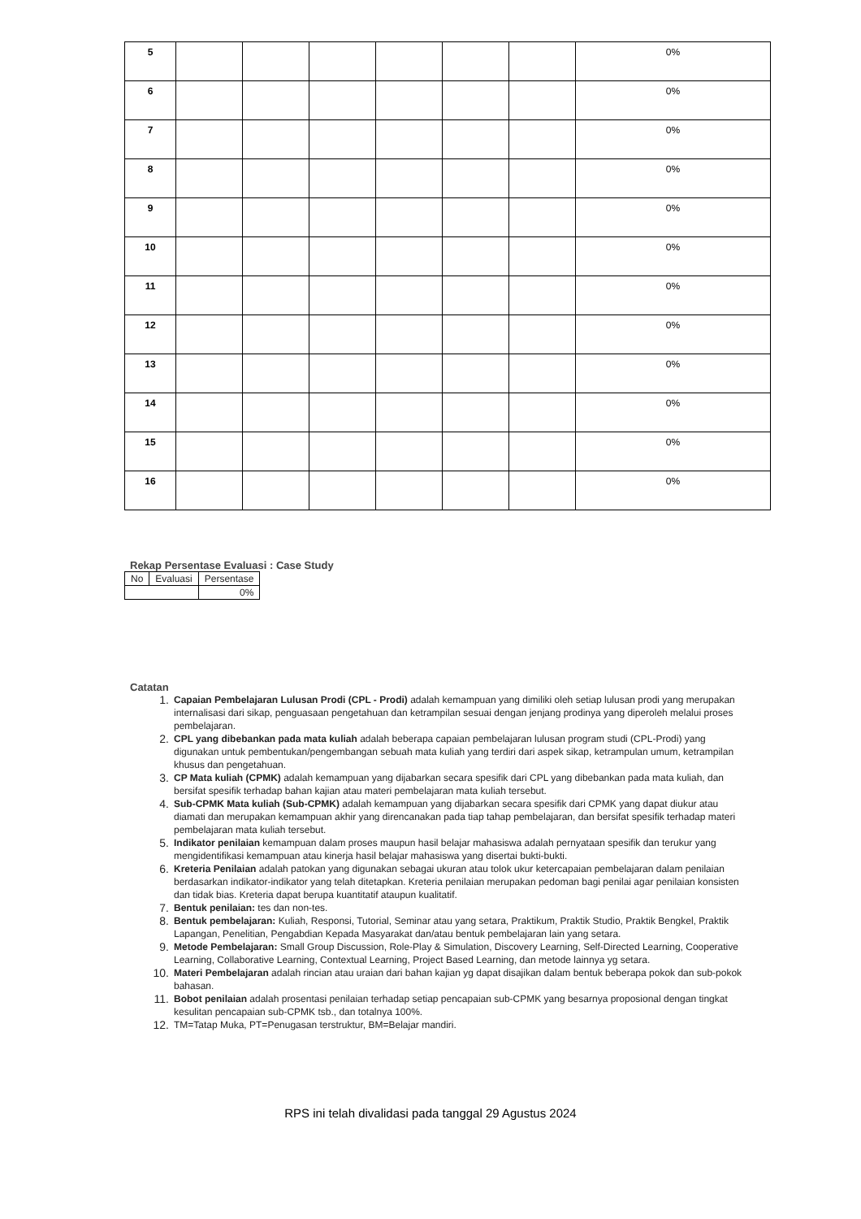| 5 | | | | | | | 0% |
| 6 | | | | | | | 0% |
| 7 | | | | | | | 0% |
| 8 | | | | | | | 0% |
| 9 | | | | | | | 0% |
| 10 | | | | | | | 0% |
| 11 | | | | | | | 0% |
| 12 | | | | | | | 0% |
| 13 | | | | | | | 0% |
| 14 | | | | | | | 0% |
| 15 | | | | | | | 0% |
| 16 | | | | | | | 0% |
Rekap Persentase Evaluasi : Case Study
| No | Evaluasi | Persentase |
| --- | --- | --- |
| | | 0% |
Catatan
1. Capaian Pembelajaran Lulusan Prodi (CPL - Prodi) adalah kemampuan yang dimiliki oleh setiap lulusan prodi yang merupakan internalisasi dari sikap, penguasaan pengetahuan dan ketrampilan sesuai dengan jenjang prodinya yang diperoleh melalui proses pembelajaran.
2. CPL yang dibebankan pada mata kuliah adalah beberapa capaian pembelajaran lulusan program studi (CPL-Prodi) yang digunakan untuk pembentukan/pengembangan sebuah mata kuliah yang terdiri dari aspek sikap, ketrampulan umum, ketrampilan khusus dan pengetahuan.
3. CP Mata kuliah (CPMK) adalah kemampuan yang dijabarkan secara spesifik dari CPL yang dibebankan pada mata kuliah, dan bersifat spesifik terhadap bahan kajian atau materi pembelajaran mata kuliah tersebut.
4. Sub-CPMK Mata kuliah (Sub-CPMK) adalah kemampuan yang dijabarkan secara spesifik dari CPMK yang dapat diukur atau diamati dan merupakan kemampuan akhir yang direncanakan pada tiap tahap pembelajaran, dan bersifat spesifik terhadap materi pembelajaran mata kuliah tersebut.
5. Indikator penilaian kemampuan dalam proses maupun hasil belajar mahasiswa adalah pernyataan spesifik dan terukur yang mengidentifikasi kemampuan atau kinerja hasil belajar mahasiswa yang disertai bukti-bukti.
6. Kreteria Penilaian adalah patokan yang digunakan sebagai ukuran atau tolok ukur ketercapaian pembelajaran dalam penilaian berdasarkan indikator-indikator yang telah ditetapkan. Kreteria penilaian merupakan pedoman bagi penilai agar penilaian konsisten dan tidak bias. Kreteria dapat berupa kuantitatif ataupun kualitatif.
7. Bentuk penilaian: tes dan non-tes.
8. Bentuk pembelajaran: Kuliah, Responsi, Tutorial, Seminar atau yang setara, Praktikum, Praktik Studio, Praktik Bengkel, Praktik Lapangan, Penelitian, Pengabdian Kepada Masyarakat dan/atau bentuk pembelajaran lain yang setara.
9. Metode Pembelajaran: Small Group Discussion, Role-Play & Simulation, Discovery Learning, Self-Directed Learning, Cooperative Learning, Collaborative Learning, Contextual Learning, Project Based Learning, dan metode lainnya yg setara.
10. Materi Pembelajaran adalah rincian atau uraian dari bahan kajian yg dapat disajikan dalam bentuk beberapa pokok dan sub-pokok bahasan.
11. Bobot penilaian adalah prosentasi penilaian terhadap setiap pencapaian sub-CPMK yang besarnya proposional dengan tingkat kesulitan pencapaian sub-CPMK tsb., dan totalnya 100%.
12. TM=Tatap Muka, PT=Penugasan terstruktur, BM=Belajar mandiri.
RPS ini telah divalidasi pada tanggal 29 Agustus 2024